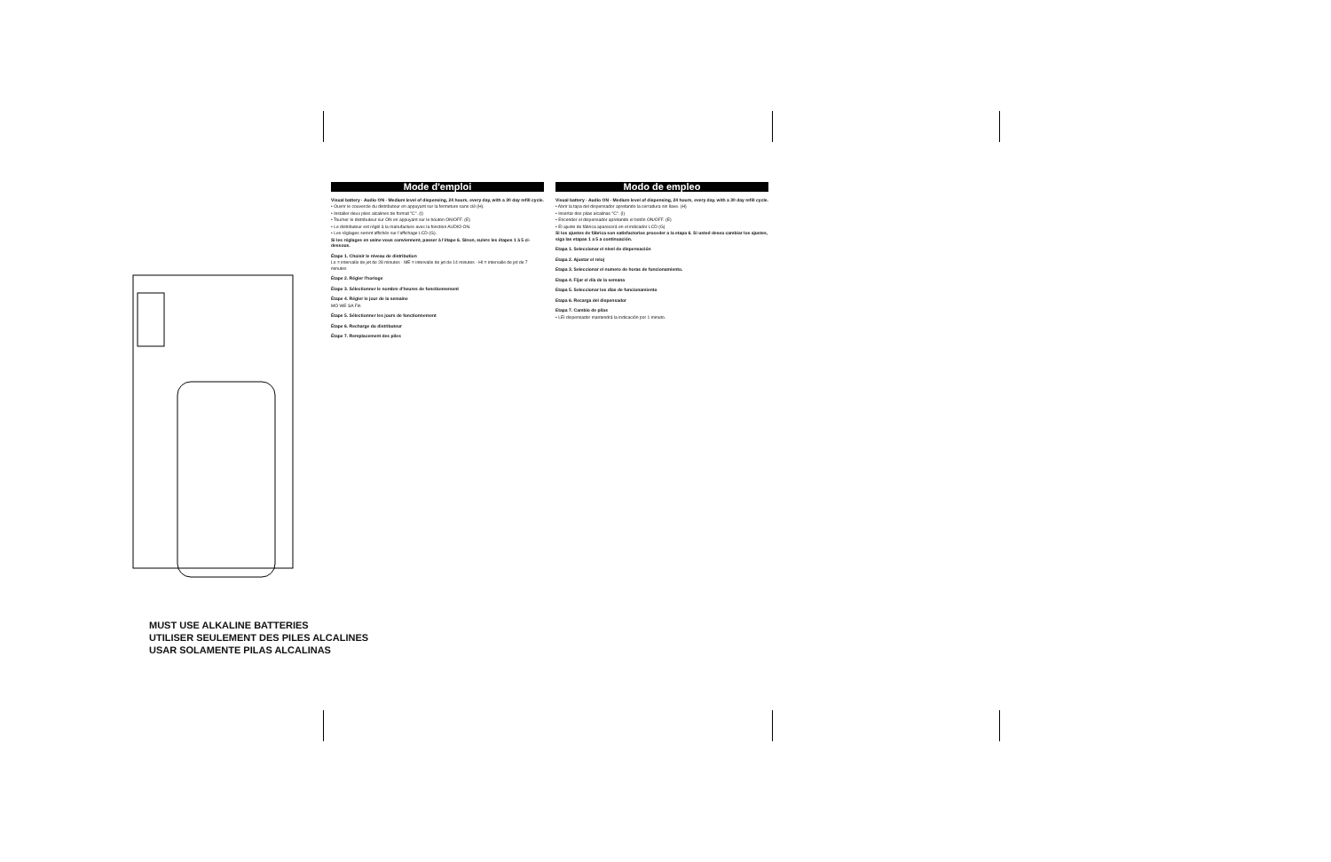MUST USE ALKALINE BATTERIES
UTILISER SEULEMENT DES PILES ALCALINES
USAR SOLAMENTE PILAS ALCALINAS
Mode d'emploi
Visual battery · Audio ON · Medium level of dispensing, 24 hours, every day, with a 30 day refill cycle.
• Ouvrir le couvercle du distributeur en appuyant sur la fermeture sans clé (H).
• Installer deux piles alcalines de format "C". (I)
• Tourner le distributeur sur ON en appuyant sur le bouton ON/OFF. (E)
• Le distributeur est réglé à la manufacture avec la fonction AUDIO ON.
• Les réglages seront affichés sur l'affichage LCD (G).
Si les réglages en usine vous conviennent, passer à l'étape 6. Sinon, suivre les étapes 1 à 5 ci-dessous.
Étape 1. Choisir le niveau de distribution
Lo = intervalle de jet de 28 minutes · ME = intervalle de jet de 14 minutes · HI = intervalle de jet de 7 minutes
Étape 2. Régler l'horloge
Étape 3. Sélectionner le nombre d'heures de fonctionnement
Étape 4. Régler le jour de la semaine
MO WE SA Fin
Étape 5. Sélectionner les jours de fonctionnement
Étape 6. Recharge du distributeur
Étape 7. Remplacement des piles
Modo de empleo
Visual battery · Audio ON · Medium level of dispensing, 24 hours, every day, with a 30 day refill cycle.
• Abrir la tapa del dispensador apretando la cerradura sin llave. (H)
• Insertar dos pilas alcalinas "C". (I)
• Encender el dispensador apretando el botón ON/OFF. (E)
• El ajuste de fábrica aparecerá en el indicador LCD (G)
Si los ajustes de fábrica son satisfactorios proceder a la etapa 6. Si usted desea cambiar los ajustes, siga las etapas 1 a 5 a continuación.
Etapa 1. Seleccionar el nivel de dispensación
Etapa 2. Ajustar el reloj
Etapa 3. Seleccionar el numero de horas de funcionamiento.
Etapa 4. Fijar el día de la semana
Etapa 5. Seleccionar los días de funcionamiento
Etapa 6. Recarga del dispensador
Etapa 7. Cambio de pilas
• LEI dispensador mantendrá la indicación por 1 minuto.